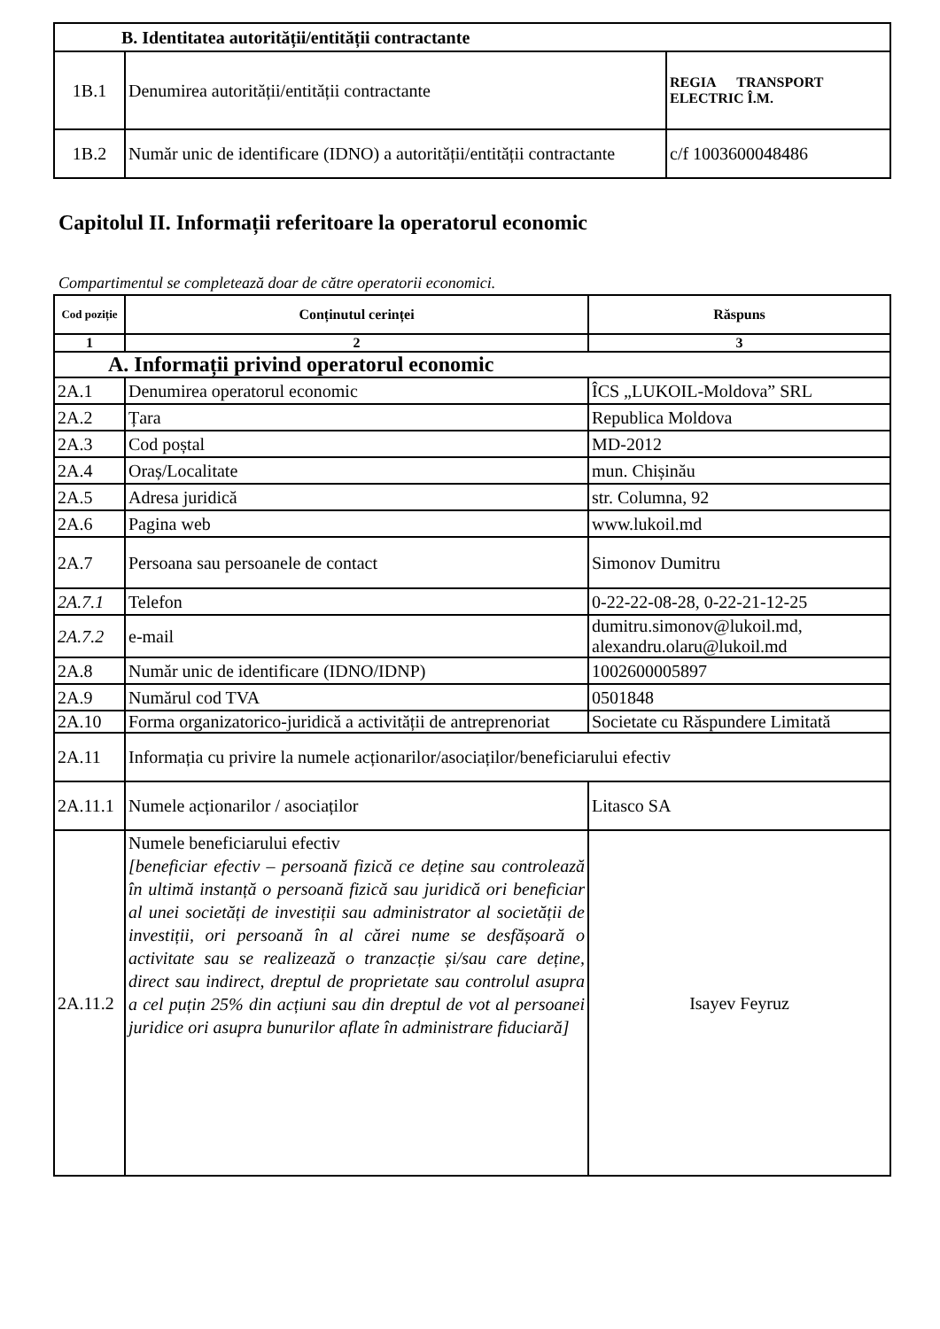| B. Identitatea autorității/entității contractante | | |
| 1B.1 | Denumirea autorității/entității contractante | REGIA TRANSPORT ELECTRIC Î.M. |
| 1B.2 | Număr unic de identificare (IDNO) a autorității/entității contractante | c/f 1003600048486 |
Capitolul II. Informații referitoare la operatorul economic
Compartimentul se completează doar de către operatorii economici.
| Cod poziție | Conținutul cerinței | Răspuns |
| --- | --- | --- |
| 1 | 2 | 3 |
| A. Informații privind operatorul economic | | |
| 2A.1 | Denumirea operatorul economic | ÎCS „LUKOIL-Moldova” SRL |
| 2A.2 | Țara | Republica Moldova |
| 2A.3 | Cod poștal | MD-2012 |
| 2A.4 | Oraș/Localitate | mun. Chișinău |
| 2A.5 | Adresa juridică | str. Columna, 92 |
| 2A.6 | Pagina web | www.lukoil.md |
| 2A.7 | Persoana sau persoanele de contact | Simonov Dumitru |
| 2A.7.1 | Telefon | 0-22-22-08-28, 0-22-21-12-25 |
| 2A.7.2 | e-mail | dumitru.simonov@lukoil.md, alexandru.olaru@lukoil.md |
| 2A.8 | Număr unic de identificare (IDNO/IDNP) | 1002600005897 |
| 2A.9 | Numărul cod TVA | 0501848 |
| 2A.10 | Forma organizatorico-juridică a activității de antreprenoriat | Societate cu Răspundere Limitată |
| 2A.11 | Informația cu privire la numele acționarilor/asociaților/beneficiarului efectiv | |
| 2A.11.1 | Numele acționarilor / asociaților | Litasco SA |
| 2A.11.2 | Numele beneficiarului efectiv [beneficiar efectiv – persoană fizică ce deține sau controlează în ultimă instanță o persoană fizică sau juridică ori beneficiar al unei societăți de investiții sau administrator al societății de investiții, ori persoană în al cărei nume se desfășoară o activitate sau se realizează o tranzacție și/sau care deține, direct sau indirect, dreptul de proprietate sau controlul asupra a cel puțin 25% din acțiuni sau din dreptul de vot al persoanei juridice ori asupra bunurilor aflate în administrare fiduciară] | Isayev Feyruz |